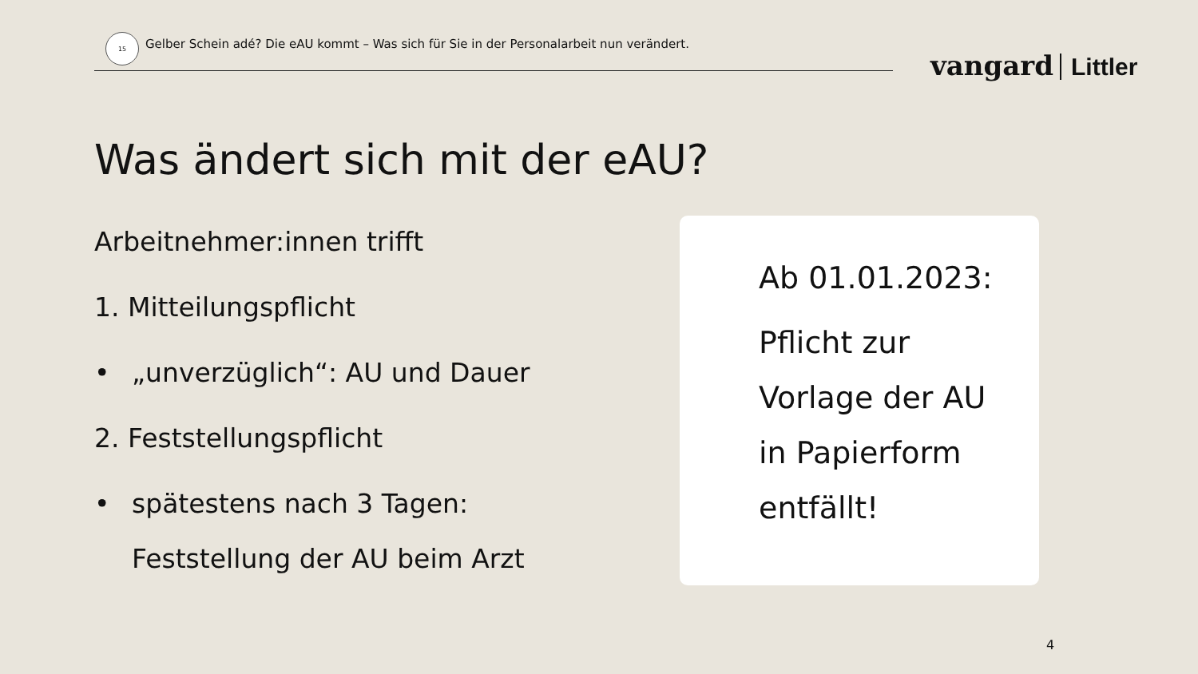15
Gelber Schein adé? Die eAU kommt – Was sich für Sie in der Personalarbeit nun verändert.
vangard Littler
Was ändert sich mit der eAU?
Arbeitnehmer:innen trifft
1. Mitteilungspflicht
• „unverzüglich“: AU und Dauer
2. Feststellungspflicht
• spätestens nach 3 Tagen:
Feststellung der AU beim Arzt
Ab 01.01.2023:
Pflicht zur
Vorlage der AU
in Papierform
entfällt!
4